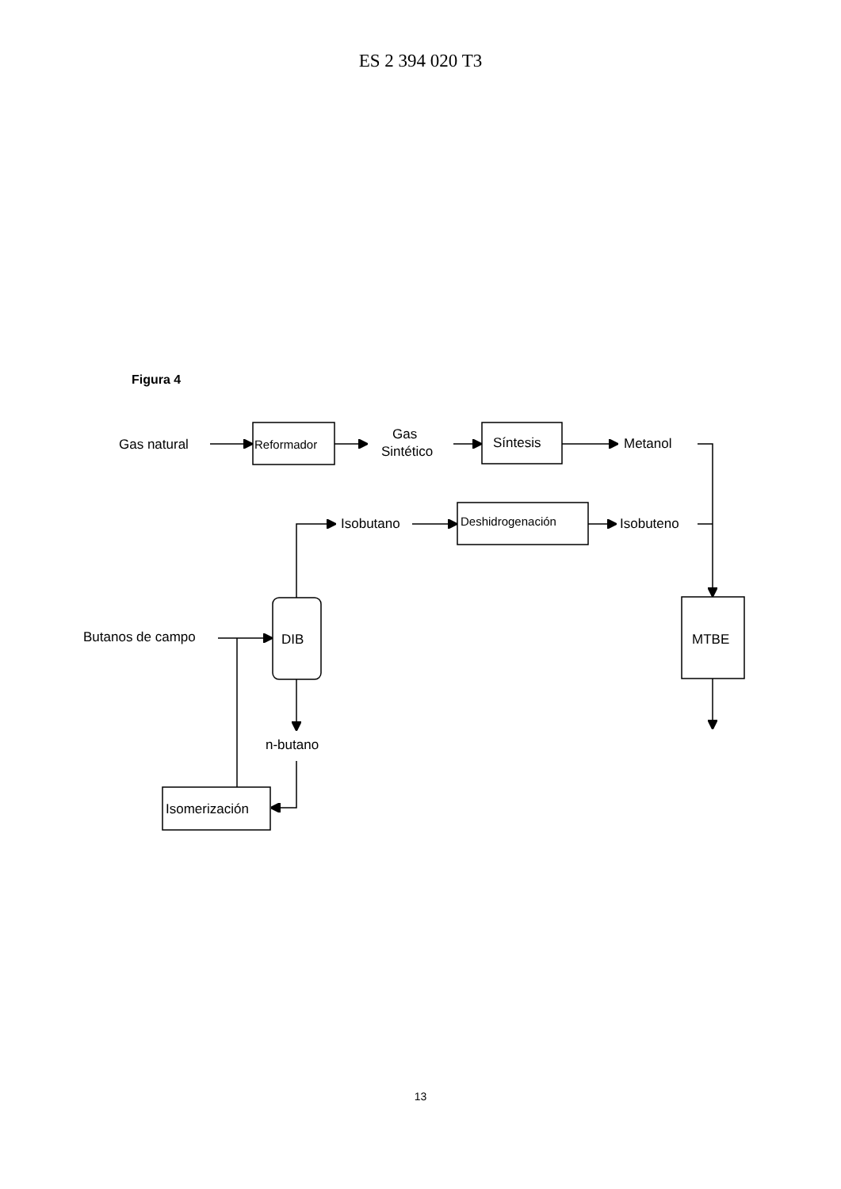ES 2 394 020 T3
Figura 4
Gas natural
Reformador
Gas
Sintético
Síntesis
Metanol
Isobutano
Deshidrogenación
Isobuteno
Butanos de campo
DIB
MTBE
n-butano
Isomerización
13